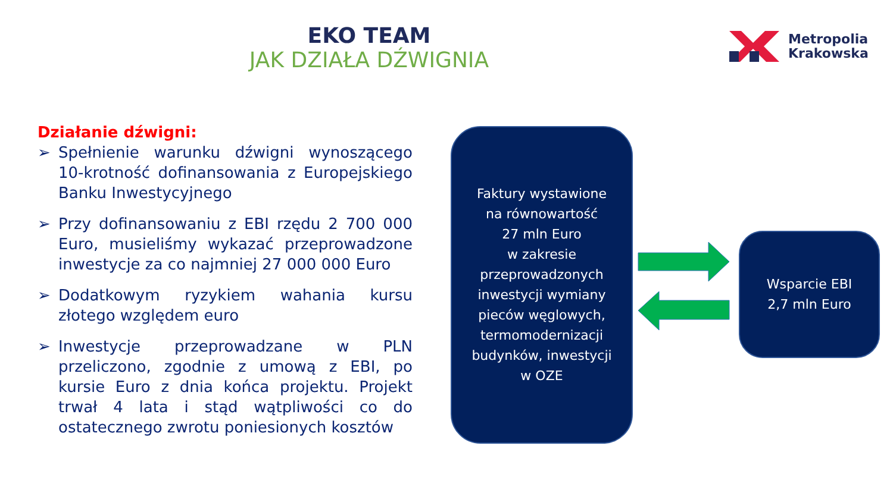EKO TEAM
JAK DZIAŁA DŹWIGNIA
Metropolia
Krakowska
Działanie dźwigni:
➢ Spełnienie warunku dźwigni wynoszącego 10-krotność dofinansowania z Europejskiego Banku Inwestycyjnego
➢ Przy dofinansowaniu z EBI rzędu 2 700 000 Euro, musieliśmy wykazać przeprowadzone inwestycje za co najmniej 27 000 000 Euro
➢ Dodatkowym ryzykiem wahania kursu złotego względem euro
➢ Inwestycje przeprowadzane w PLN przeliczono, zgodnie z umową z EBI, po kursie Euro z dnia końca projektu. Projekt trwał 4 lata i stąd wątpliwości co do ostatecznego zwrotu poniesionych kosztów
Faktury wystawione
na równowartość
27 mln Euro
w zakresie
przeprowadzonych
inwestycji wymiany
pieców węglowych,
termomodernizacji
budynków, inwestycji
w OZE
Wsparcie EBI
2,7 mln Euro